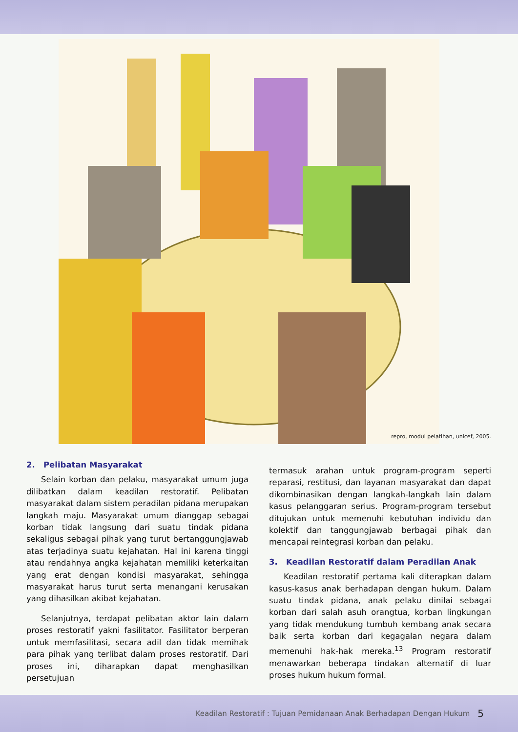repro, modul pelatihan, unicef, 2005.
2. Pelibatan Masyarakat
Selain korban dan pelaku, masyarakat umum juga dilibatkan dalam keadilan restoratif. Pelibatan masyarakat dalam sistem peradilan pidana merupakan langkah maju. Masyarakat umum dianggap sebagai korban tidak langsung dari suatu tindak pidana sekaligus sebagai pihak yang turut bertanggungjawab atas terjadinya suatu kejahatan. Hal ini karena tinggi atau rendahnya angka kejahatan memiliki keterkaitan yang erat dengan kondisi masyarakat, sehingga masyarakat harus turut serta menangani kerusakan yang dihasilkan akibat kejahatan.
Selanjutnya, terdapat pelibatan aktor lain dalam proses restoratif yakni fasilitator. Fasilitator berperan untuk memfasilitasi, secara adil dan tidak memihak para pihak yang terlibat dalam proses restoratif. Dari proses ini, diharapkan dapat menghasilkan persetujuan
termasuk arahan untuk program-program seperti reparasi, restitusi, dan layanan masyarakat dan dapat dikombinasikan dengan langkah-langkah lain dalam kasus pelanggaran serius. Program-program tersebut ditujukan untuk memenuhi kebutuhan individu dan kolektif dan tanggungjawab berbagai pihak dan mencapai reintegrasi korban dan pelaku.
3. Keadilan Restoratif dalam Peradilan Anak
Keadilan restoratif pertama kali diterapkan dalam kasus-kasus anak berhadapan dengan hukum. Dalam suatu tindak pidana, anak pelaku dinilai sebagai korban dari salah asuh orangtua, korban lingkungan yang tidak mendukung tumbuh kembang anak secara baik serta korban dari kegagalan negara dalam memenuhi hak-hak mereka.<sup>13</sup> Program restoratif menawarkan beberapa tindakan alternatif di luar proses hukum hukum formal.
Keadilan Restoratif : Tujuan Pemidanaan Anak Berhadapan Dengan Hukum 5